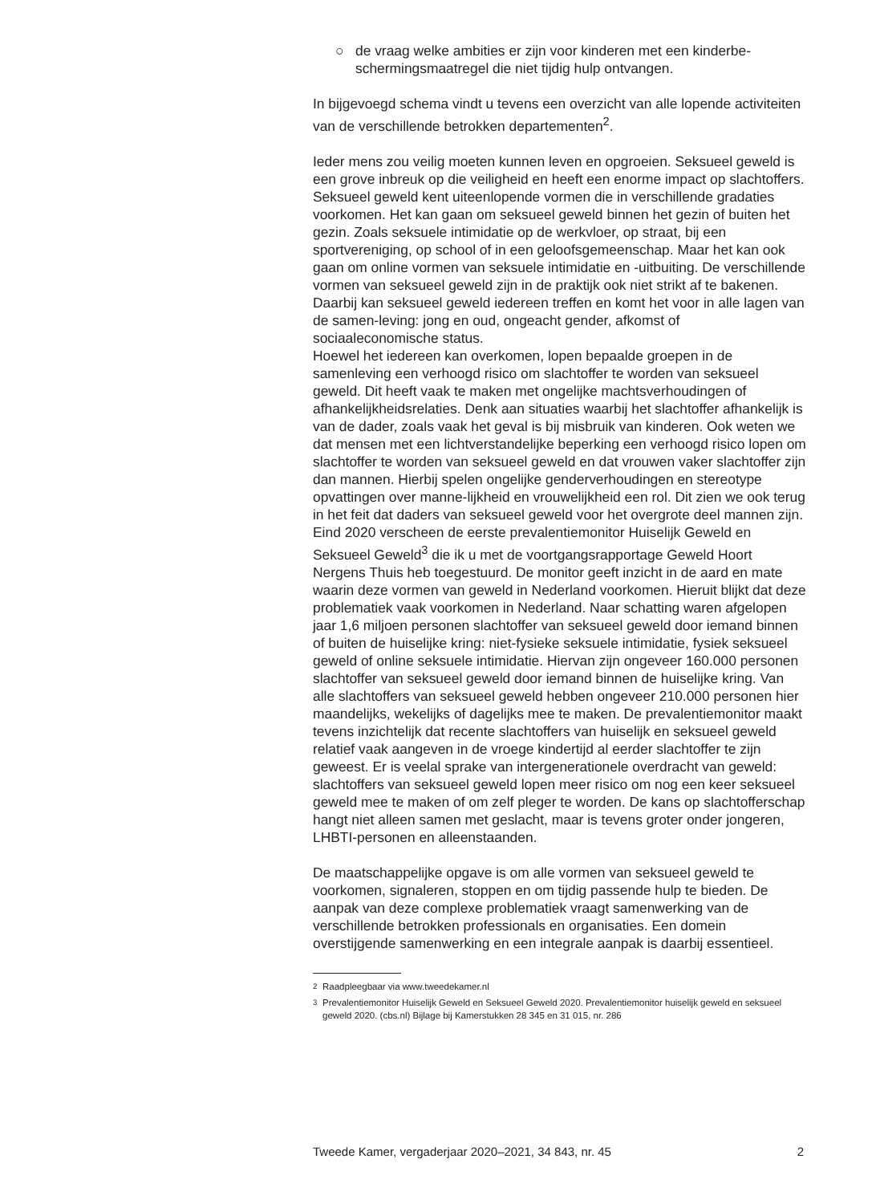○ de vraag welke ambities er zijn voor kinderen met een kinderbe-schermingsmaatregel die niet tijdig hulp ontvangen.
In bijgevoegd schema vindt u tevens een overzicht van alle lopende activiteiten van de verschillende betrokken departementen<sup>2</sup>.
Ieder mens zou veilig moeten kunnen leven en opgroeien. Seksueel geweld is een grove inbreuk op die veiligheid en heeft een enorme impact op slachtoffers. Seksueel geweld kent uiteenlopende vormen die in verschillende gradaties voorkomen. Het kan gaan om seksueel geweld binnen het gezin of buiten het gezin. Zoals seksuele intimidatie op de werkvloer, op straat, bij een sportvereniging, op school of in een geloofsgemeenschap. Maar het kan ook gaan om online vormen van seksuele intimidatie en -uitbuiting. De verschillende vormen van seksueel geweld zijn in de praktijk ook niet strikt af te bakenen. Daarbij kan seksueel geweld iedereen treffen en komt het voor in alle lagen van de samen-leving: jong en oud, ongeacht gender, afkomst of sociaaleconomische status.
Hoewel het iedereen kan overkomen, lopen bepaalde groepen in de samenleving een verhoogd risico om slachtoffer te worden van seksueel geweld. Dit heeft vaak te maken met ongelijke machtsverhoudingen of afhankelijkheidsrelaties. Denk aan situaties waarbij het slachtoffer afhankelijk is van de dader, zoals vaak het geval is bij misbruik van kinderen. Ook weten we dat mensen met een lichtverstandelijke beperking een verhoogd risico lopen om slachtoffer te worden van seksueel geweld en dat vrouwen vaker slachtoffer zijn dan mannen. Hierbij spelen ongelijke genderverhoudingen en stereotype opvattingen over manne-lijkheid en vrouwelijkheid een rol. Dit zien we ook terug in het feit dat daders van seksueel geweld voor het overgrote deel mannen zijn.
Eind 2020 verscheen de eerste prevalentiemonitor Huiselijk Geweld en Seksueel Geweld<sup>3</sup> die ik u met de voortgangsrapportage Geweld Hoort Nergens Thuis heb toegestuurd. De monitor geeft inzicht in de aard en mate waarin deze vormen van geweld in Nederland voorkomen. Hieruit blijkt dat deze problematiek vaak voorkomen in Nederland. Naar schatting waren afgelopen jaar 1,6 miljoen personen slachtoffer van seksueel geweld door iemand binnen of buiten de huiselijke kring: niet-fysieke seksuele intimidatie, fysiek seksueel geweld of online seksuele intimidatie. Hiervan zijn ongeveer 160.000 personen slachtoffer van seksueel geweld door iemand binnen de huiselijke kring. Van alle slachtoffers van seksueel geweld hebben ongeveer 210.000 personen hier maandelijks, wekelijks of dagelijks mee te maken. De prevalentiemonitor maakt tevens inzichtelijk dat recente slachtoffers van huiselijk en seksueel geweld relatief vaak aangeven in de vroege kindertijd al eerder slachtoffer te zijn geweest. Er is veelal sprake van intergenerationele overdracht van geweld: slachtoffers van seksueel geweld lopen meer risico om nog een keer seksueel geweld mee te maken of om zelf pleger te worden. De kans op slachtofferschap hangt niet alleen samen met geslacht, maar is tevens groter onder jongeren, LHBTI-personen en alleenstaanden.
De maatschappelijke opgave is om alle vormen van seksueel geweld te voorkomen, signaleren, stoppen en om tijdig passende hulp te bieden. De aanpak van deze complexe problematiek vraagt samenwerking van de verschillende betrokken professionals en organisaties. Een domein overstijgende samenwerking en een integrale aanpak is daarbij essentieel.
<sup>2</sup> Raadpleegbaar via www.tweedekamer.nl
<sup>3</sup> Prevalentiemonitor Huiselijk Geweld en Seksueel Geweld 2020. Prevalentiemonitor huiselijk geweld en seksueel geweld 2020. (cbs.nl) Bijlage bij Kamerstukken 28 345 en 31 015, nr. 286
Tweede Kamer, vergaderjaar 2020–2021, 34 843, nr. 45 2